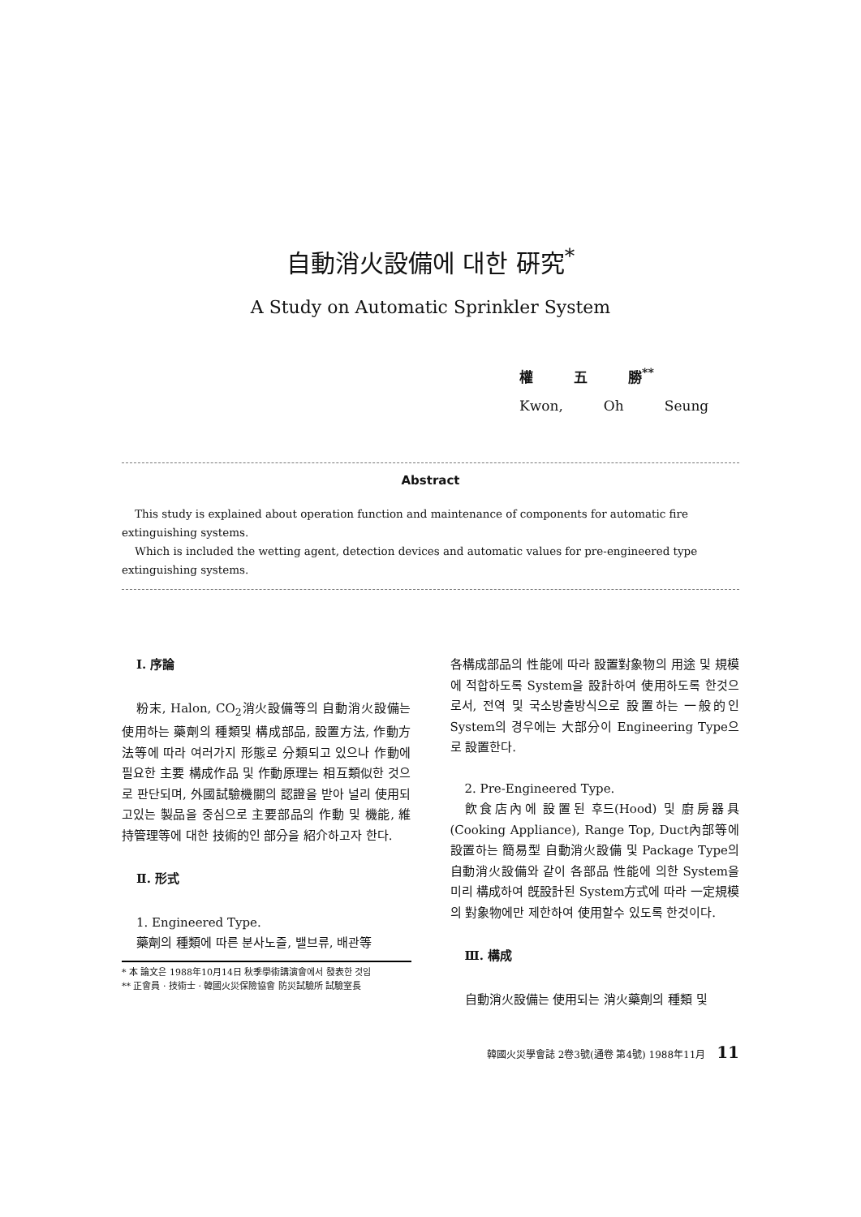自動消火設備에 대한 硏究<sup>*</sup>
A Study on Automatic Sprinkler System
權 五 勝<sup>**</sup>
Kwon, Oh Seung
Abstract
This study is explained about operation function and maintenance of components for automatic fire extinguishing systems.
Which is included the wetting agent, detection devices and automatic values for pre-engineered type extinguishing systems.
Ⅰ. 序論
粉末, Halon, CO<sub>2</sub>消火設備等의 自動消火設備는 使用하는 藥劑의 種類및 構成部品, 設置方法, 作動方法等에 따라 여러가지 形態로 分類되고 있으나 作動에 필요한 主要 構成作品 및 作動原理는 相互類似한 것으로 판단되며, 外國試驗機關의 認證을 받아 널리 使用되고있는 製品을 중심으로 主要部品의 作動 및 機能, 維持管理等에 대한 技術的인 部分을 紹介하고자 한다.
Ⅱ. 形式
1. Engineered Type.
藥劑의 種類에 따른 분사노즐, 밸브류, 배관等
* 本 論文은 1988年10月14日 秋季學術講演會에서 發表한 것임
** 正會員 · 技術士 · 韓國火災保險協會 防災試驗所 試驗室長
各構成部品의 性能에 따라 設置對象物의 用途 및 規模에 적합하도록 System을 設計하여 使用하도록 한것으로서, 전역 및 국소방출방식으로 設置하는 一般的인 System의 경우에는 大部分이 Engineering Type으로 設置한다.
2. Pre-Engineered Type.
飮食店內에 設置된 후드(Hood) 및 廚房器具(Cooking Appliance), Range Top, Duct內部等에 設置하는 簡易型 自動消火設備 및 Package Type의 自動消火設備와 같이 各部品 性能에 의한 System을 미리 構成하여 旣設計된 System方式에 따라 一定規模의 對象物에만 제한하여 使用할수 있도록 한것이다.
Ⅲ. 構成
自動消火設備는 使用되는 消火藥劑의 種類 및
韓國火災學會誌 2卷3號(通卷 第4號) 1988年11月 11